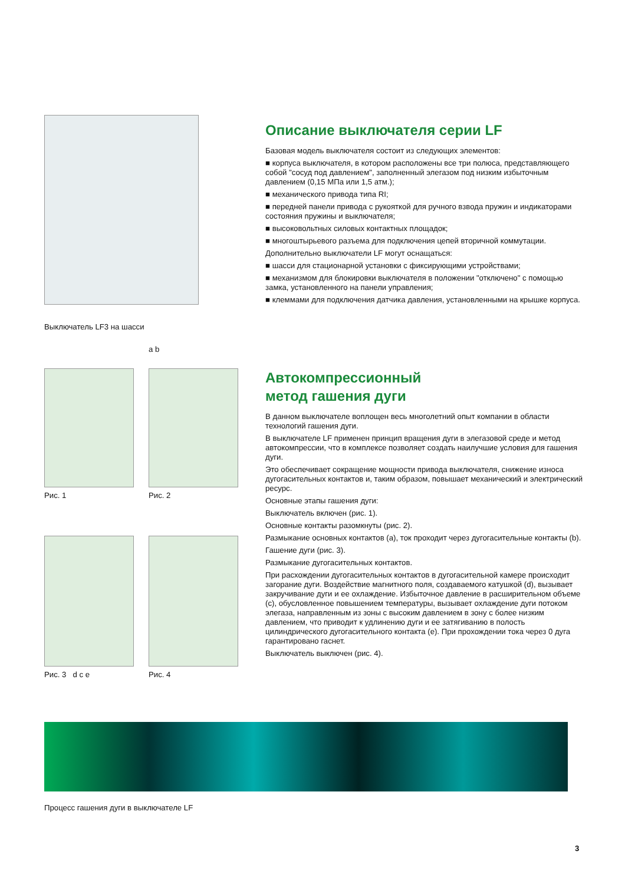Выключатель LF3 на шасси
Описание выключателя серии LF
Базовая модель выключателя состоит из следующих элементов:
■ корпуса выключателя, в котором расположены все три полюса, представляющего собой "сосуд под давлением", заполненный элегазом под низким избыточным давлением (0,15 МПа или 1,5 атм.);
■ механического привода типа RI;
■ передней панели привода с рукояткой для ручного взвода пружин и индикаторами состояния пружины и выключателя;
■ высоковольтных силовых контактных площадок;
■ многоштырьевого разъема для подключения цепей вторичной коммутации.
Дополнительно выключатели LF могут оснащаться:
■ шасси для стационарной установки с фиксирующими устройствами;
■ механизмом для блокировки выключателя в положении "отключено" с помощью замка, установленного на панели управления;
■ клеммами для подключения датчика давления, установленными на крышке корпуса.
Рис. 1
a b
Рис. 2
Рис. 3 d c e
Рис. 4
Автокомпрессионный
метод гашения дуги
В данном выключателе воплощен весь многолетний опыт компании в области технологий гашения дуги.
В выключателе LF применен принцип вращения дуги в элегазовой среде и метод автокомпрессии, что в комплексе позволяет создать наилучшие условия для гашения дуги.
Это обеспечивает сокращение мощности привода выключателя, снижение износа дугогасительных контактов и, таким образом, повышает механический и электрический ресурс.
Основные этапы гашения дуги:
Выключатель включен (рис. 1).
Основные контакты разомкнуты (рис. 2).
Размыкание основных контактов (a), ток проходит через дугогасительные контакты (b).
Гашение дуги (рис. 3).
Размыкание дугогасительных контактов.
При расхождении дугогасительных контактов в дугогасительной камере происходит загорание дуги. Воздействие магнитного поля, создаваемого катушкой (d), вызывает закручивание дуги и ее охлаждение. Избыточное давление в расширительном объеме (c), обусловленное повышением температуры, вызывает охлаждение дуги потоком элегаза, направленным из зоны с высоким давлением в зону с более низким давлением, что приводит к удлинению дуги и ее затягиванию в полость цилиндрического дугогасительного контакта (e). При прохождении тока через 0 дуга гарантировано гаснет.
Выключатель выключен (рис. 4).
Процесс гашения дуги в выключателе LF
3